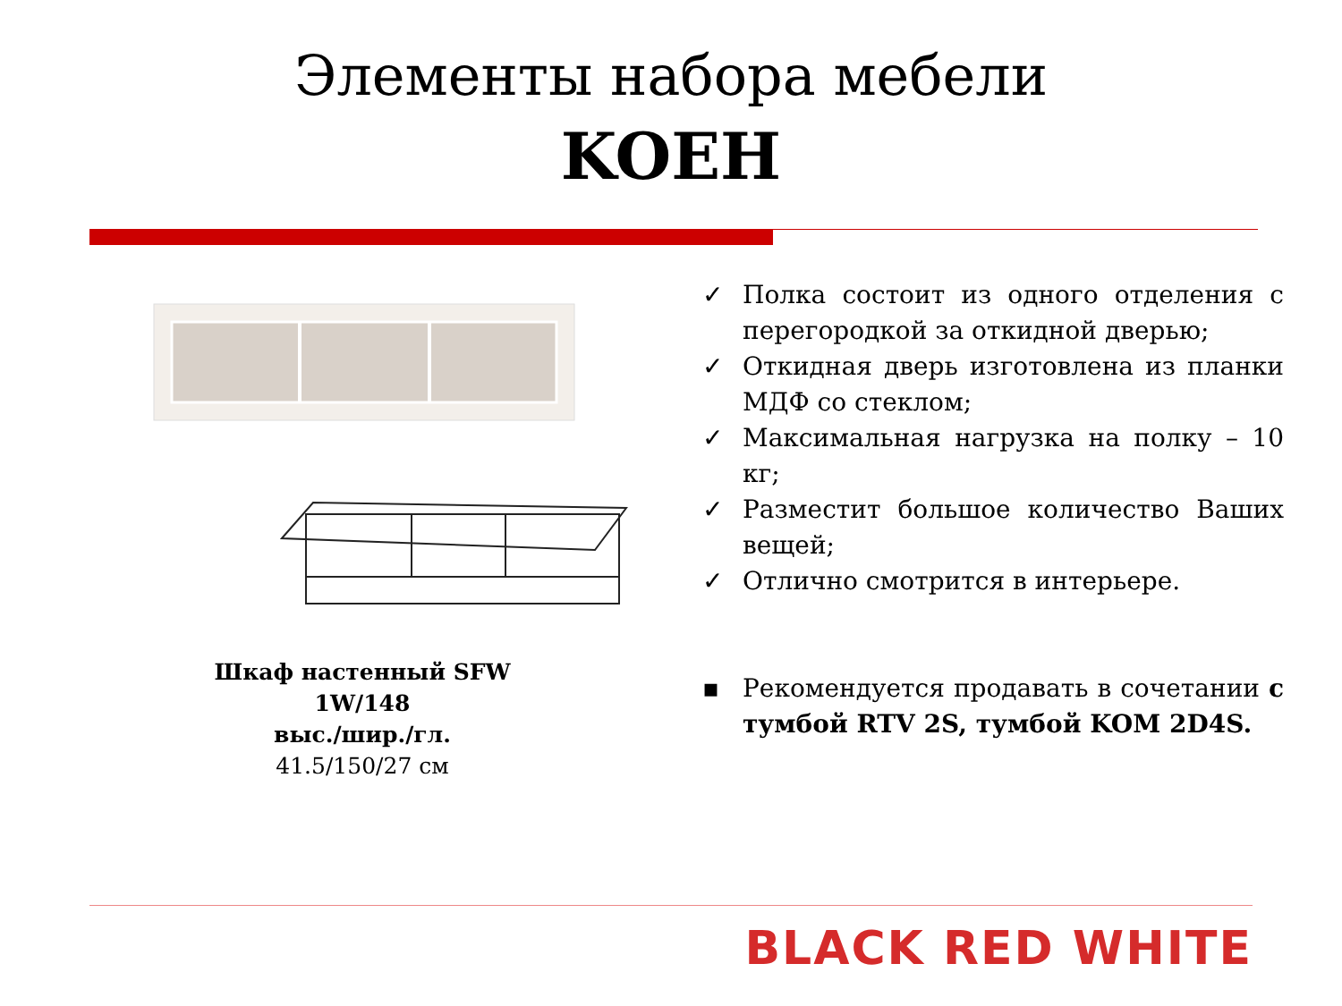Элементы набора мебели
KOEH
Шкаф настенный SFW
1W/148
выс./шир./гл.
41.5/150/27 см
✓ Полка состоит из одного отделения с перегородкой за откидной дверью;
✓ Откидная дверь изготовлена из планки МДФ со стеклом;
✓ Максимальная нагрузка на полку – 10 кг;
✓ Разместит большое количество Ваших вещей;
✓ Отлично смотрится в интерьере.
▪ Рекомендуется продавать в сочетании с тумбой RTV 2S, тумбой KOM 2D4S.
BLACK RED WHITE